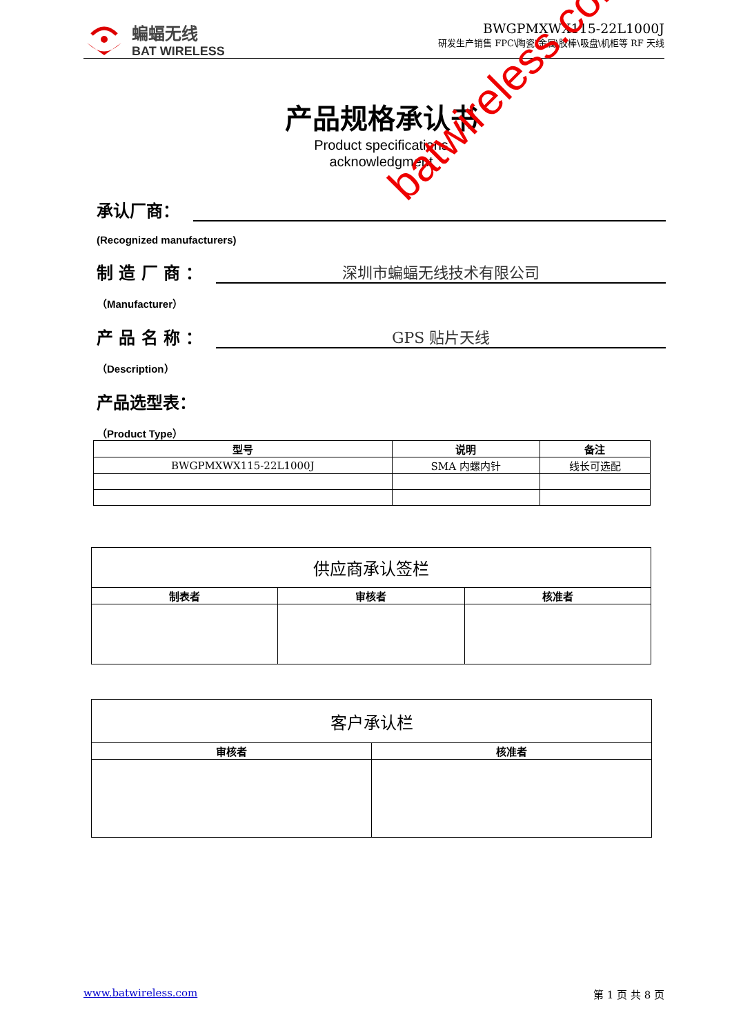蝙蝠无线
BAT WIRELESS
BWGPMXWX115-22L1000J
研发生产销售 FPC\陶瓷\金属\胶棒\吸盘\机柜等 RF 天线
产品规格承认书
Product specifications
acknowledgment
承认厂商：
(Recognized manufacturers)
制 造 厂 商 ： 深圳市蝙蝠无线技术有限公司
（Manufacturer）
产 品 名 称 ： GPS 贴片天线
（Description）
产品选型表：
（Product Type）
| 型号 | 说明 | 备注 |
| --- | --- | --- |
| BWGPMXWX115-22L1000J | SMA 内螺内针 | 线长可选配 |
| 供应商承认签栏 | | |
| 制表者 | 审核者 | 核准者 |
| 客户承认栏 | |
| 审核者 | 核准者 |
batwireless.com
www.batwireless.com 第 1 页 共 8 页